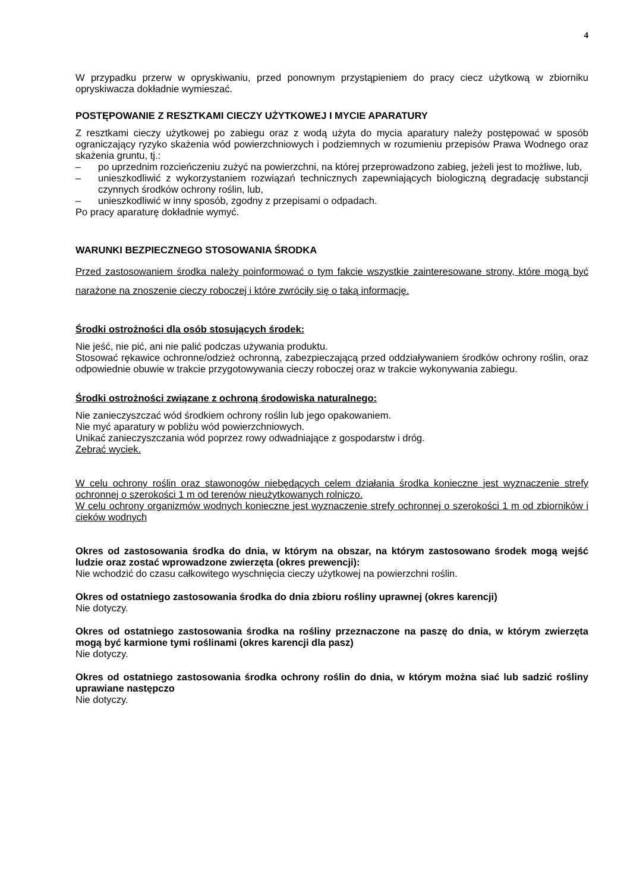4
W przypadku przerw w opryskiwaniu, przed ponownym przystąpieniem do pracy ciecz użytkową w zbiorniku opryskiwacza dokładnie wymieszać.
POSTĘPOWANIE Z RESZTKAMI CIECZY UŻYTKOWEJ I MYCIE APARATURY
Z resztkami cieczy użytkowej po zabiegu oraz z wodą użyta do mycia aparatury należy postępować w sposób ograniczający ryzyko skażenia wód powierzchniowych i podziemnych w rozumieniu przepisów Prawa Wodnego oraz skażenia gruntu, tj.:
– po uprzednim rozcieńczeniu zużyć na powierzchni, na której przeprowadzono zabieg, jeżeli jest to możliwe, lub,
– unieszkodliwić z wykorzystaniem rozwiązań technicznych zapewniających biologiczną degradację substancji czynnych środków ochrony roślin, lub,
– unieszkodliwić w inny sposób, zgodny z przepisami o odpadach.
Po pracy aparaturę dokładnie wymyć.
WARUNKI BEZPIECZNEGO STOSOWANIA ŚRODKA
Przed zastosowaniem środka należy poinformować o tym fakcie wszystkie zainteresowane strony, które mogą być narażone na znoszenie cieczy roboczej i które zwróciły się o taką informację.
Środki ostrożności dla osób stosujących środek:
Nie jeść, nie pić, ani nie palić podczas używania produktu.
Stosować rękawice ochronne/odzież ochronną, zabezpieczającą przed oddziaływaniem środków ochrony roślin, oraz odpowiednie obuwie w trakcie przygotowywania cieczy roboczej oraz w trakcie wykonywania zabiegu.
Środki ostrożności związane z ochroną środowiska naturalnego:
Nie zanieczyszczać wód środkiem ochrony roślin lub jego opakowaniem.
Nie myć aparatury w pobliżu wód powierzchniowych.
Unikać zanieczyszczania wód poprzez rowy odwadniające z gospodarstw i dróg.
Zebrać wyciek.
W celu ochrony roślin oraz stawonogów niebędących celem działania środka konieczne jest wyznaczenie strefy ochronnej o szerokości 1 m od terenów nieużytkowanych rolniczo.
W celu ochrony organizmów wodnych konieczne jest wyznaczenie strefy ochronnej o szerokości 1 m od zbiorników i cieków wodnych
Okres od zastosowania środka do dnia, w którym na obszar, na którym zastosowano środek mogą wejść ludzie oraz zostać wprowadzone zwierzęta (okres prewencji):
Nie wchodzić do czasu całkowitego wyschnięcia cieczy użytkowej na powierzchni roślin.
Okres od ostatniego zastosowania środka do dnia zbioru rośliny uprawnej (okres karencji)
Nie dotyczy.
Okres od ostatniego zastosowania środka na rośliny przeznaczone na paszę do dnia, w którym zwierzęta mogą być karmione tymi roślinami (okres karencji dla pasz)
Nie dotyczy.
Okres od ostatniego zastosowania środka ochrony roślin do dnia, w którym można siać lub sadzić rośliny uprawiane następczo
Nie dotyczy.